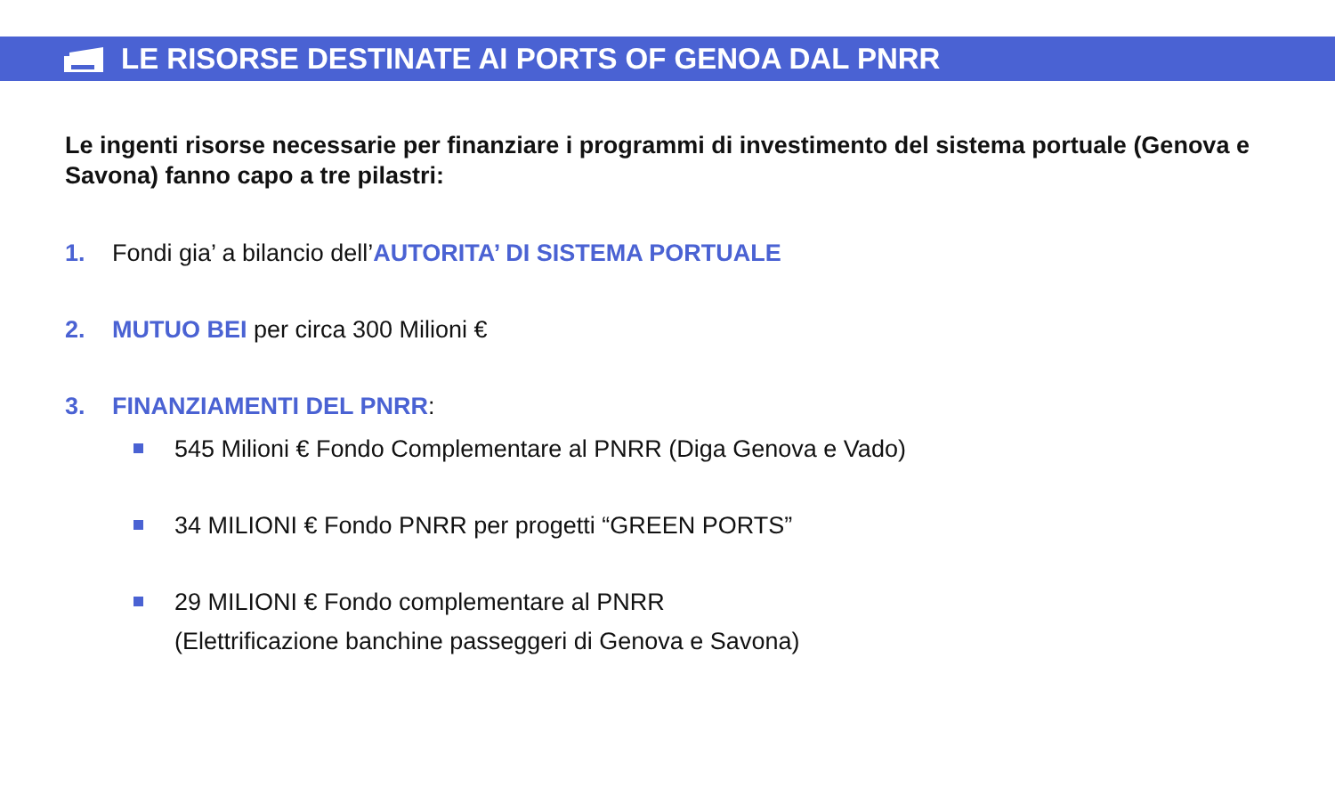LE RISORSE DESTINATE AI PORTS OF GENOA DAL PNRR
Le ingenti risorse necessarie per finanziare i programmi di investimento del sistema portuale (Genova e Savona) fanno capo a tre pilastri:
1. Fondi gia’ a bilancio dell’AUTORITA’ DI SISTEMA PORTUALE
2. MUTUO BEI per circa 300 Milioni €
3. FINANZIAMENTI DEL PNRR:
545 Milioni € Fondo Complementare al PNRR (Diga Genova e Vado)
34 MILIONI € Fondo PNRR per progetti “GREEN PORTS”
29 MILIONI € Fondo complementare al PNRR
(Elettrificazione banchine passeggeri di Genova e Savona)